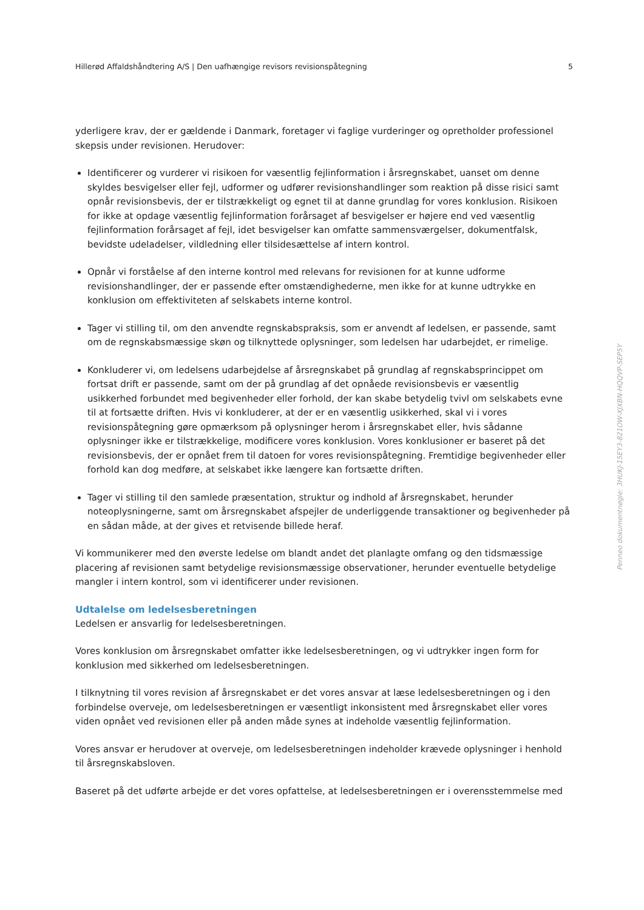Hillerød Affaldshåndtering A/S | Den uafhængige revisors revisionspåtegning 5
yderligere krav, der er gældende i Danmark, foretager vi faglige vurderinger og opretholder professionel skepsis under revisionen. Herudover:
Identificerer og vurderer vi risikoen for væsentlig fejlinformation i årsregnskabet, uanset om denne skyldes besvigelser eller fejl, udformer og udfører revisionshandlinger som reaktion på disse risici samt opnår revisionsbevis, der er tilstrækkeligt og egnet til at danne grundlag for vores konklusion. Risikoen for ikke at opdage væsentlig fejlinformation forårsaget af besvigelser er højere end ved væsentlig fejlinformation forårsaget af fejl, idet besvigelser kan omfatte sammensværgelser, dokumentfalsk, bevidste udeladelser, vildledning eller tilsidesættelse af intern kontrol.
Opnår vi forståelse af den interne kontrol med relevans for revisionen for at kunne udforme revisionshandlinger, der er passende efter omstændighederne, men ikke for at kunne udtrykke en konklusion om effektiviteten af selskabets interne kontrol.
Tager vi stilling til, om den anvendte regnskabspraksis, som er anvendt af ledelsen, er passende, samt om de regnskabsmæssige skøn og tilknyttede oplysninger, som ledelsen har udarbejdet, er rimelige.
Konkluderer vi, om ledelsens udarbejdelse af årsregnskabet på grundlag af regnskabsprincippet om fortsat drift er passende, samt om der på grundlag af det opnåede revisionsbevis er væsentlig usikkerhed forbundet med begivenheder eller forhold, der kan skabe betydelig tvivl om selskabets evne til at fortsætte driften. Hvis vi konkluderer, at der er en væsentlig usikkerhed, skal vi i vores revisionspåtegning gøre opmærksom på oplysninger herom i årsregnskabet eller, hvis sådanne oplysninger ikke er tilstrækkelige, modificere vores konklusion. Vores konklusioner er baseret på det revisionsbevis, der er opnået frem til datoen for vores revisionspåtegning. Fremtidige begivenheder eller forhold kan dog medføre, at selskabet ikke længere kan fortsætte driften.
Tager vi stilling til den samlede præsentation, struktur og indhold af årsregnskabet, herunder noteoplysningerne, samt om årsregnskabet afspejler de underliggende transaktioner og begivenheder på en sådan måde, at der gives et retvisende billede heraf.
Vi kommunikerer med den øverste ledelse om blandt andet det planlagte omfang og den tidsmæssige placering af revisionen samt betydelige revisionsmæssige observationer, herunder eventuelle betydelige mangler i intern kontrol, som vi identificerer under revisionen.
Udtalelse om ledelsesberetningen
Ledelsen er ansvarlig for ledelsesberetningen.
Vores konklusion om årsregnskabet omfatter ikke ledelsesberetningen, og vi udtrykker ingen form for konklusion med sikkerhed om ledelsesberetningen.
I tilknytning til vores revision af årsregnskabet er det vores ansvar at læse ledelsesberetningen og i den forbindelse overveje, om ledelsesberetningen er væsentligt inkonsistent med årsregnskabet eller vores viden opnået ved revisionen eller på anden måde synes at indeholde væsentlig fejlinformation.
Vores ansvar er herudover at overveje, om ledelsesberetningen indeholder krævede oplysninger i henhold til årsregnskabsloven.
Baseret på det udførte arbejde er det vores opfattelse, at ledelsesberetningen er i overensstemmelse med
Penneo dokumentnøgle: 3HUKJ-15EY3-821OW-XJXBN-HQQVP-SEP5Y